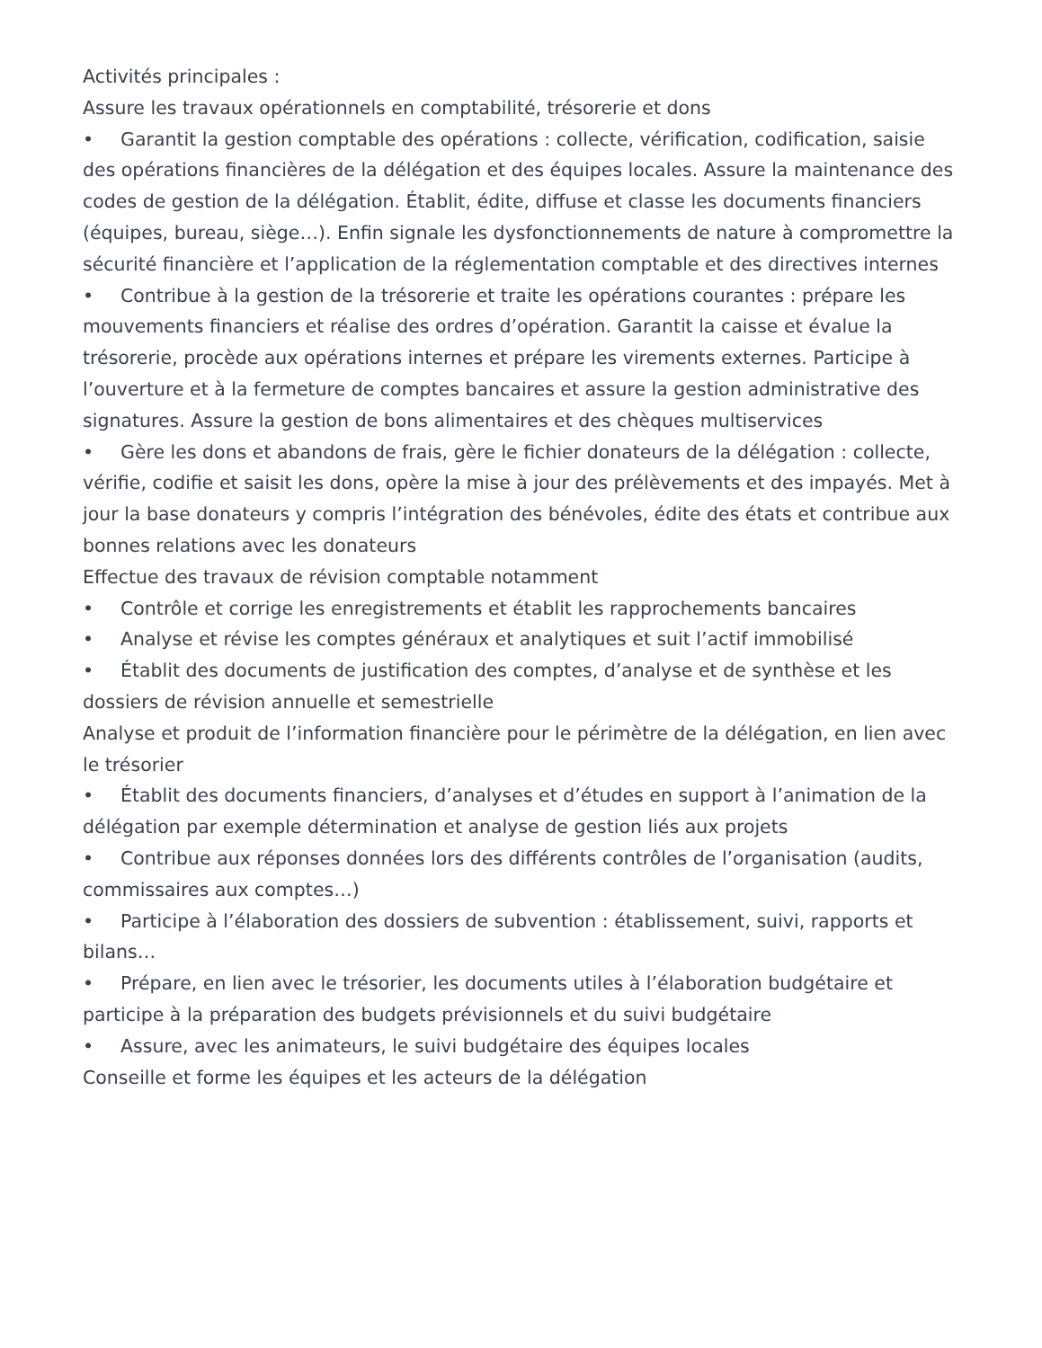Activités principales :
Assure les travaux opérationnels en comptabilité, trésorerie et dons
• Garantit la gestion comptable des opérations : collecte, vérification, codification, saisie des opérations financières de la délégation et des équipes locales. Assure la maintenance des codes de gestion de la délégation. Établit, édite, diffuse et classe les documents financiers (équipes, bureau, siège…). Enfin signale les dysfonctionnements de nature à compromettre la sécurité financière et l’application de la réglementation comptable et des directives internes
• Contribue à la gestion de la trésorerie et traite les opérations courantes : prépare les mouvements financiers et réalise des ordres d’opération. Garantit la caisse et évalue la trésorerie, procède aux opérations internes et prépare les virements externes. Participe à l’ouverture et à la fermeture de comptes bancaires et assure la gestion administrative des signatures. Assure la gestion de bons alimentaires et des chèques multiservices
• Gère les dons et abandons de frais, gère le fichier donateurs de la délégation : collecte, vérifie, codifie et saisit les dons, opère la mise à jour des prélèvements et des impayés. Met à jour la base donateurs y compris l’intégration des bénévoles, édite des états et contribue aux bonnes relations avec les donateurs
Effectue des travaux de révision comptable notamment
• Contrôle et corrige les enregistrements et établit les rapprochements bancaires
• Analyse et révise les comptes généraux et analytiques et suit l’actif immobilisé
• Établit des documents de justification des comptes, d’analyse et de synthèse et les dossiers de révision annuelle et semestrielle
Analyse et produit de l’information financière pour le périmètre de la délégation, en lien avec le trésorier
• Établit des documents financiers, d’analyses et d’études en support à l’animation de la délégation par exemple détermination et analyse de gestion liés aux projets
• Contribue aux réponses données lors des différents contrôles de l’organisation (audits, commissaires aux comptes…)
• Participe à l’élaboration des dossiers de subvention : établissement, suivi, rapports et bilans…
• Prépare, en lien avec le trésorier, les documents utiles à l’élaboration budgétaire et participe à la préparation des budgets prévisionnels et du suivi budgétaire
• Assure, avec les animateurs, le suivi budgétaire des équipes locales
Conseille et forme les équipes et les acteurs de la délégation